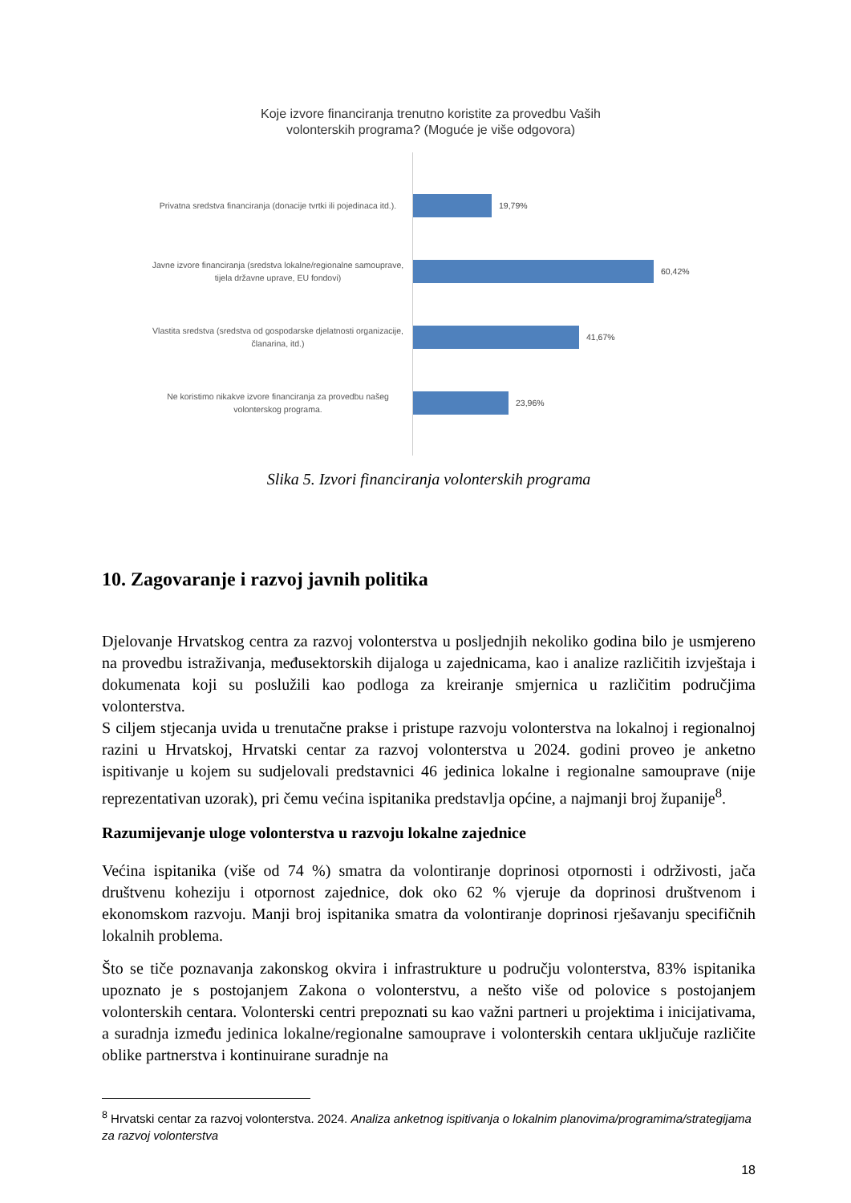Koje izvore financiranja trenutno koristite za provedbu Vaših
volonterskih programa? (Moguće je više odgovora)
Privatna sredstva financiranja (donacije tvrtki ili pojedinaca itd.).
19,79%
Javne izvore financiranja (sredstva lokalne/regionalne samouprave, tijela državne uprave, EU fondovi)
60,42%
Vlastita sredstva (sredstva od gospodarske djelatnosti organizacije, članarina, itd.)
41,67%
Ne koristimo nikakve izvore financiranja za provedbu našeg volonterskog programa.
23,96%
Slika 5. Izvori financiranja volonterskih programa
10. Zagovaranje i razvoj javnih politika
Djelovanje Hrvatskog centra za razvoj volonterstva u posljednjih nekoliko godina bilo je usmjereno na provedbu istraživanja, međusektorskih dijaloga u zajednicama, kao i analize različitih izvještaja i dokumenata koji su poslužili kao podloga za kreiranje smjernica u različitim područjima volonterstva.
S ciljem stjecanja uvida u trenutačne prakse i pristupe razvoju volonterstva na lokalnoj i regionalnoj razini u Hrvatskoj, Hrvatski centar za razvoj volonterstva u 2024. godini proveo je anketno ispitivanje u kojem su sudjelovali predstavnici 46 jedinica lokalne i regionalne samouprave (nije reprezentativan uzorak), pri čemu većina ispitanika predstavlja općine, a najmanji broj županije<sup>8</sup>.
Razumijevanje uloge volonterstva u razvoju lokalne zajednice
Većina ispitanika (više od 74 %) smatra da volontiranje doprinosi otpornosti i održivosti, jača društvenu koheziju i otpornost zajednice, dok oko 62 % vjeruje da doprinosi društvenom i ekonomskom razvoju. Manji broj ispitanika smatra da volontiranje doprinosi rješavanju specifičnih lokalnih problema.
Što se tiče poznavanja zakonskog okvira i infrastrukture u području volonterstva, 83% ispitanika upoznato je s postojanjem Zakona o volonterstvu, a nešto više od polovice s postojanjem volonterskih centara. Volonterski centri prepoznati su kao važni partneri u projektima i inicijativama, a suradnja između jedinica lokalne/regionalne samouprave i volonterskih centara uključuje različite oblike partnerstva i kontinuirane suradnje na
<sup>8</sup> Hrvatski centar za razvoj volonterstva. 2024. Analiza anketnog ispitivanja o lokalnim planovima/programima/strategijama za razvoj volonterstva
18